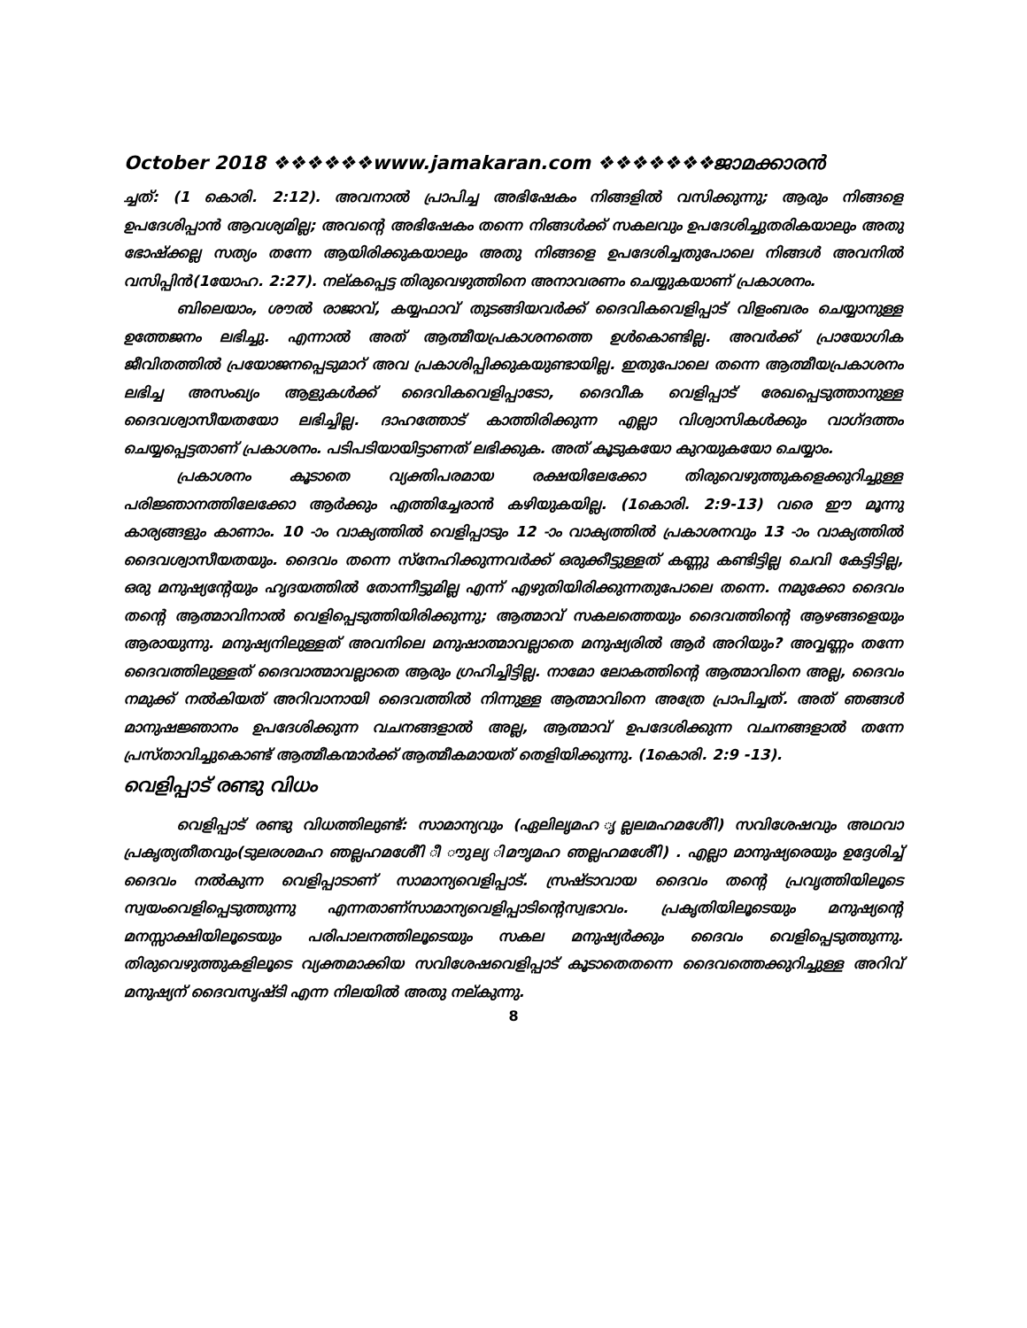October 2018 ❖❖❖❖❖❖www.jamakaran.com ❖❖❖❖❖❖❖ജാമക്കാരൻ
ച്ചത്: (1 കൊരി. 2:12). അവനാൽ പ്രാപിച്ച അഭിഷേകം നിങ്ങളിൽ വസിക്കുന്നു; ആരും നിങ്ങളെ ഉപദേശിപ്പാൻ ആവശ്യമില്ല; അവന്റെ അഭിഷേകം തന്നെ നിങ്ങൾക്ക് സകലവും ഉപദേശിച്ചുതരികയാലും അതു ഭോഷ്ക്കല്ല സത്യം തന്നേ ആയിരിക്കുകയാലും അതു നിങ്ങളെ ഉപദേശിച്ചതുപോലെ നിങ്ങൾ അവനിൽ വസിപ്പിൻ(1യോഹ. 2:27). നല്കപ്പെട്ട തിരുവെഴുത്തിനെ അനാവരണം ചെയ്യുകയാണ് പ്രകാശനം.
ബിലെയാം, ശൗൽ രാജാവ്, കയ്യഫാവ് തുടങ്ങിയവർക്ക് ദൈവികവെളിപ്പാട് വിളംബരം ചെയ്യാനുള്ള ഉത്തേജനം ലഭിച്ചു. എന്നാൽ അത് ആത്മീയപ്രകാശനത്തെ ഉൾകൊണ്ടില്ല. അവർക്ക് പ്രായോഗിക ജീവിതത്തിൽ പ്രയോജനപ്പെടുമാറ് അവ പ്രകാശിപ്പിക്കുകയുണ്ടായില്ല. ഇതുപോലെ തന്നെ ആത്മീയപ്രകാശനം ലഭിച്ച അസംഖ്യം ആളുകൾക്ക് ദൈവികവെളിപ്പാടോ, ദൈവീക വെളിപ്പാട് രേഖപ്പെടുത്താനുള്ള ദൈവശ്വാസീയതയോ ലഭിച്ചില്ല. ദാഹത്തോട് കാത്തിരിക്കുന്ന എല്ലാ വിശ്വാസികൾക്കും വാഗ്ദത്തം ചെയ്യപ്പെട്ടതാണ് പ്രകാശനം. പടിപടിയായിട്ടാണത് ലഭിക്കുക. അത് കൂടുകയോ കുറയുകയോ ചെയ്യാം.
പ്രകാശനം കൂടാതെ വ്യക്തിപരമായ രക്ഷയിലേക്കോ തിരുവെഴുത്തുകളെക്കുറിച്ചുള്ള പരിജ്ഞാനത്തിലേക്കോ ആർക്കും എത്തിച്ചേരാൻ കഴിയുകയില്ല. (1കൊരി. 2:9-13) വരെ ഈ മൂന്നു കാര്യങ്ങളും കാണാം. 10 -ാം വാക്യത്തിൽ വെളിപ്പാടും 12 -ാം വാക്യത്തിൽ പ്രകാശനവും 13 -ാം വാക്യത്തിൽ ദൈവശ്വാസീയതയും. ദൈവം തന്നെ സ്നേഹിക്കുന്നവർക്ക് ഒരുക്കീട്ടുള്ളത് കണ്ണു കണ്ടിട്ടില്ല ചെവി കേട്ടിട്ടില്ല, ഒരു മനുഷ്യന്റേയും ഹൃദയത്തിൽ തോന്നീട്ടുമില്ല എന്ന് എഴുതിയിരിക്കുന്നതുപോലെ തന്നെ. നമുക്കോ ദൈവം തന്റെ ആത്മാവിനാൽ വെളിപ്പെടുത്തിയിരിക്കുന്നു; ആത്മാവ് സകലത്തെയും ദൈവത്തിന്റെ ആഴങ്ങളെയും ആരായുന്നു. മനുഷ്യനിലുള്ളത് അവനിലെ മനുഷാത്മാവല്ലാതെ മനുഷ്യരിൽ ആർ അറിയും? അവ്വണ്ണം തന്നേ ദൈവത്തിലുള്ളത് ദൈവാത്മാവല്ലാതെ ആരും ഗ്രഹിച്ചിട്ടില്ല. നാമോ ലോകത്തിന്റെ ആത്മാവിനെ അല്ല, ദൈവം നമുക്ക് നൽകിയത് അറിവാനായി ദൈവത്തിൽ നിന്നുള്ള ആത്മാവിനെ അത്രേ പ്രാപിച്ചത്. അത് ഞങ്ങൾ മാനുഷജ്ഞാനം ഉപദേശിക്കുന്ന വചനങ്ങളാൽ അല്ല, ആത്മാവ് ഉപദേശിക്കുന്ന വചനങ്ങളാൽ തന്നേ പ്രസ്താവിച്ചുകൊണ്ട് ആത്മീകന്മാർക്ക് ആത്മീകമായത് തെളിയിക്കുന്നു. (1കൊരി. 2:9 -13).
വെളിപ്പാട് രണ്ടു വിധം
വെളിപ്പാട് രണ്ടു വിധത്തിലുണ്ട്: സാമാന്യവും (ഏലിലൃമഹ ൃല്ലലമഹമശേീി) സവിശേഷവും അഥവാ പ്രകൃത്യതീതവും(ടുലരശമഹ ഞല്ലഹമശേീി ീ ൗുല്യ ിമൗൃമഹ ഞല്ലഹമശേീി) . എല്ലാ മാനുഷ്യരെയും ഉദ്ദേശിച്ച് ദൈവം നൽകുന്ന വെളിപ്പാടാണ് സാമാന്യവെളിപ്പാട്. സ്രഷ്ടാവായ ദൈവം തന്റെ പ്രവൃത്തിയിലൂടെ സ്വയംവെളിപ്പെടുത്തുന്നു എന്നതാണ്സാമാന്യവെളിപ്പാടിന്റെസ്വഭാവം. പ്രകൃതിയിലൂടെയും മനുഷ്യന്റെ മനസ്സാക്ഷിയിലൂടെയും പരിപാലനത്തിലൂടെയും സകല മനുഷ്യർക്കും ദൈവം വെളിപ്പെടുത്തുന്നു. തിരുവെഴുത്തുകളിലൂടെ വ്യക്തമാക്കിയ സവിശേഷവെളിപ്പാട് കൂടാതെതന്നെ ദൈവത്തെക്കുറിച്ചുള്ള അറിവ് മനുഷ്യന് ദൈവസൃഷ്ടി എന്ന നിലയിൽ അതു നല്കുന്നു.
8